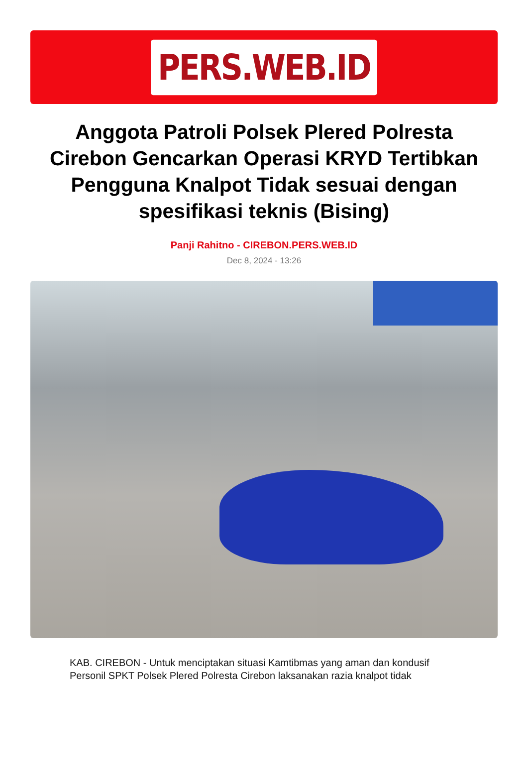PERS.WEB.ID
Anggota Patroli Polsek Plered Polresta Cirebon Gencarkan Operasi KRYD Tertibkan Pengguna Knalpot Tidak sesuai dengan spesifikasi teknis (Bising)
Panji Rahitno - CIREBON.PERS.WEB.ID
Dec 8, 2024 - 13:26
KAB. CIREBON - Untuk menciptakan situasi Kamtibmas yang aman dan kondusif Personil SPKT Polsek Plered Polresta Cirebon laksanakan razia knalpot tidak